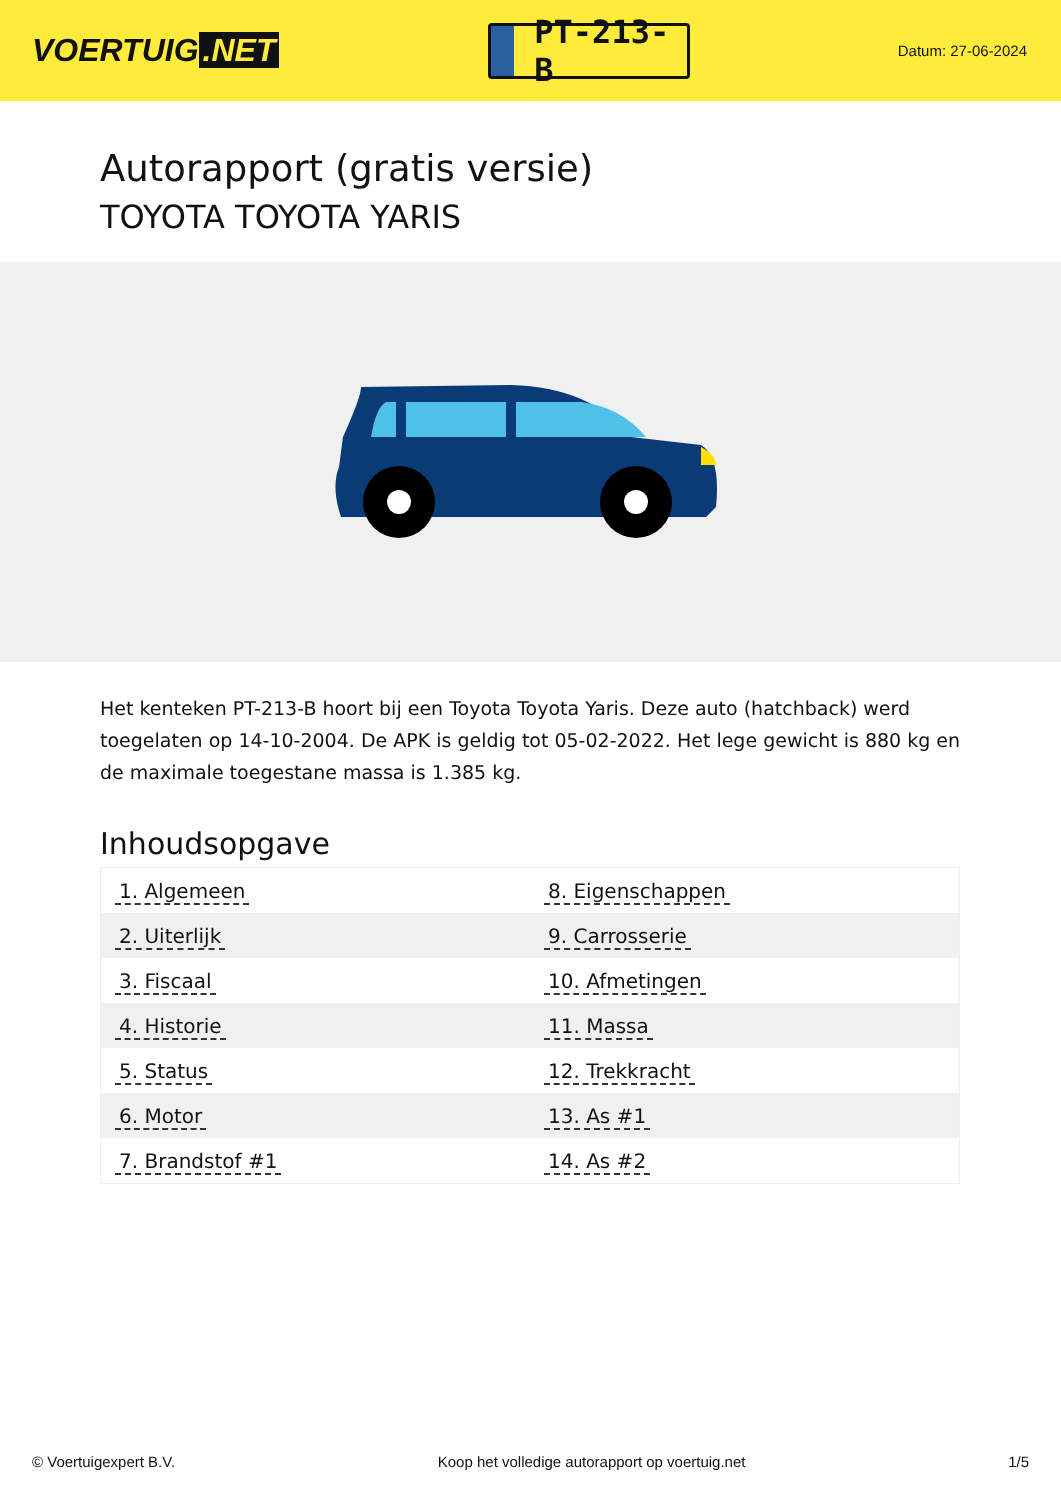VOERTUIG.NET
PT-213-B
Datum: 27-06-2024
Autorapport (gratis versie)
TOYOTA TOYOTA YARIS
Het kenteken PT-213-B hoort bij een Toyota Toyota Yaris. Deze auto (hatchback) werd toegelaten op 14-10-2004. De APK is geldig tot 05-02-2022. Het lege gewicht is 880 kg en de maximale toegestane massa is 1.385 kg.
Inhoudsopgave
| 1. Algemeen | 8. Eigenschappen |
| 2. Uiterlijk | 9. Carrosserie |
| 3. Fiscaal | 10. Afmetingen |
| 4. Historie | 11. Massa |
| 5. Status | 12. Trekkracht |
| 6. Motor | 13. As #1 |
| 7. Brandstof #1 | 14. As #2 |
© Voertuigexpert B.V. Koop het volledige autorapport op voertuig.net 1/5